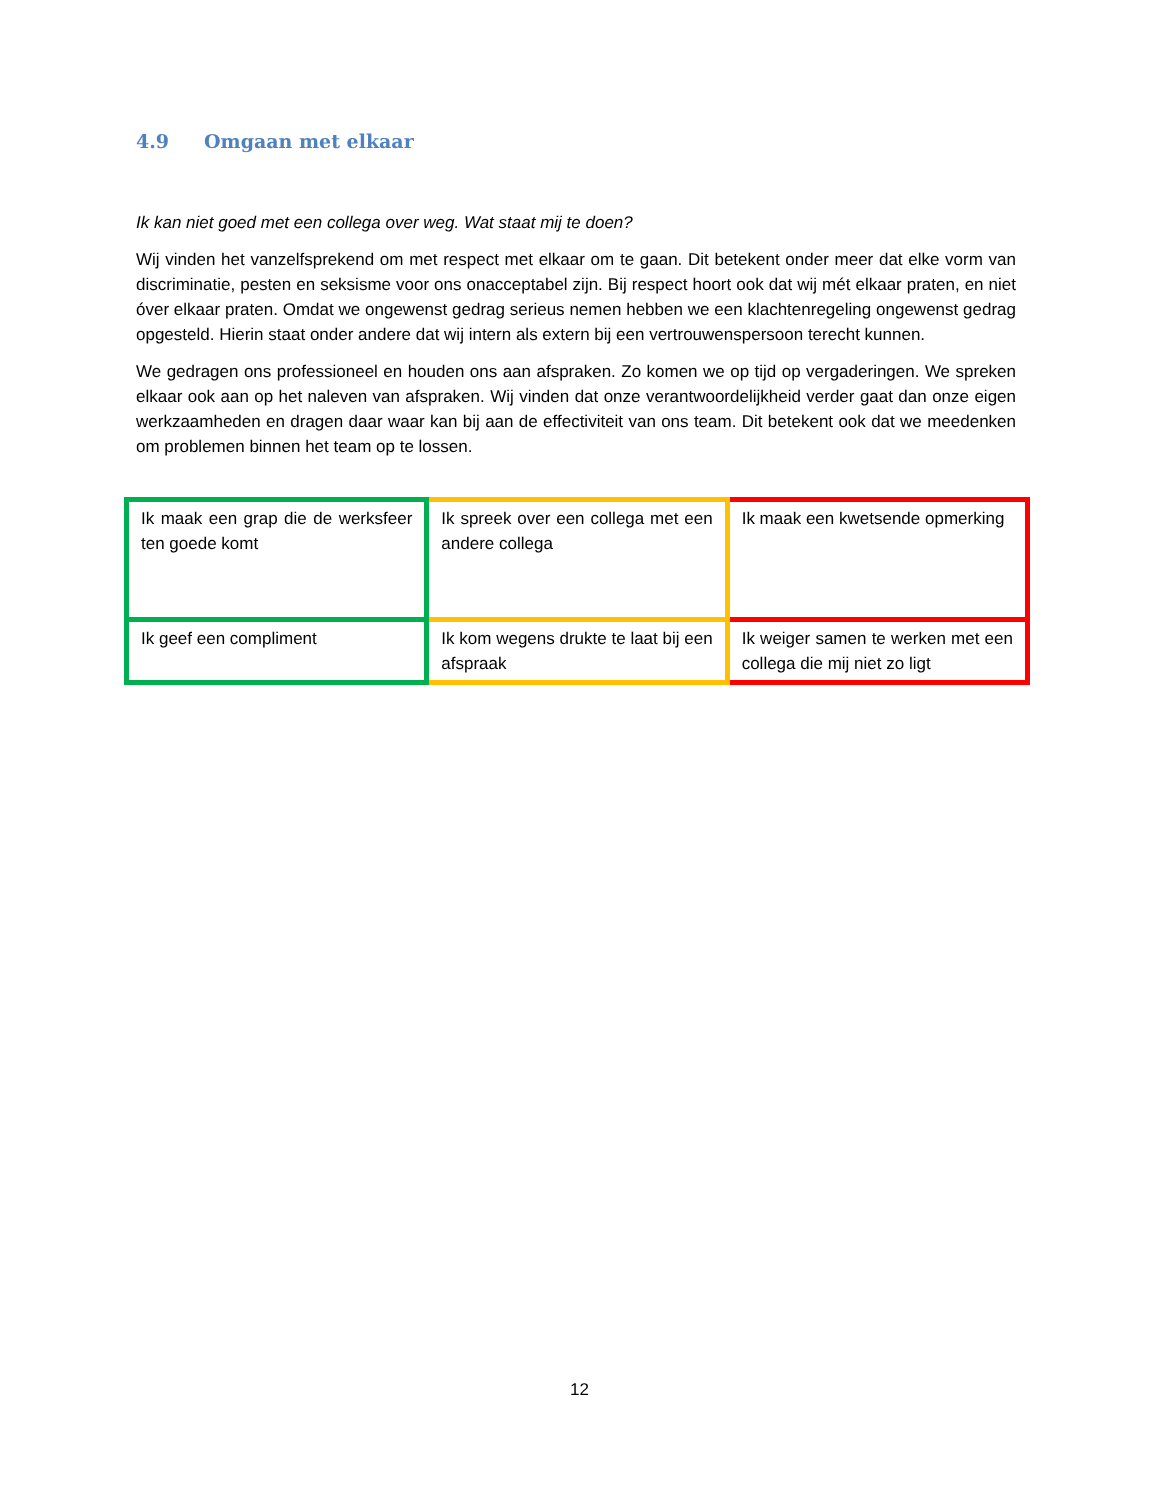4.9 Omgaan met elkaar
Ik kan niet goed met een collega over weg. Wat staat mij te doen?
Wij vinden het vanzelfsprekend om met respect met elkaar om te gaan. Dit betekent onder meer dat elke vorm van discriminatie, pesten en seksisme voor ons onacceptabel zijn. Bij respect hoort ook dat wij mét elkaar praten, en niet óver elkaar praten. Omdat we ongewenst gedrag serieus nemen hebben we een klachtenregeling ongewenst gedrag opgesteld. Hierin staat onder andere dat wij intern als extern bij een vertrouwenspersoon terecht kunnen.
We gedragen ons professioneel en houden ons aan afspraken. Zo komen we op tijd op vergaderingen. We spreken elkaar ook aan op het naleven van afspraken. Wij vinden dat onze verantwoordelijkheid verder gaat dan onze eigen werkzaamheden en dragen daar waar kan bij aan de effectiviteit van ons team. Dit betekent ook dat we meedenken om problemen binnen het team op te lossen.
| Ik maak een grap die de werksfeer ten goede komt | Ik spreek over een collega met een andere collega | Ik maak een kwetsende opmerking |
| Ik geef een compliment | Ik kom wegens drukte te laat bij een afspraak | Ik weiger samen te werken met een collega die mij niet zo ligt |
12